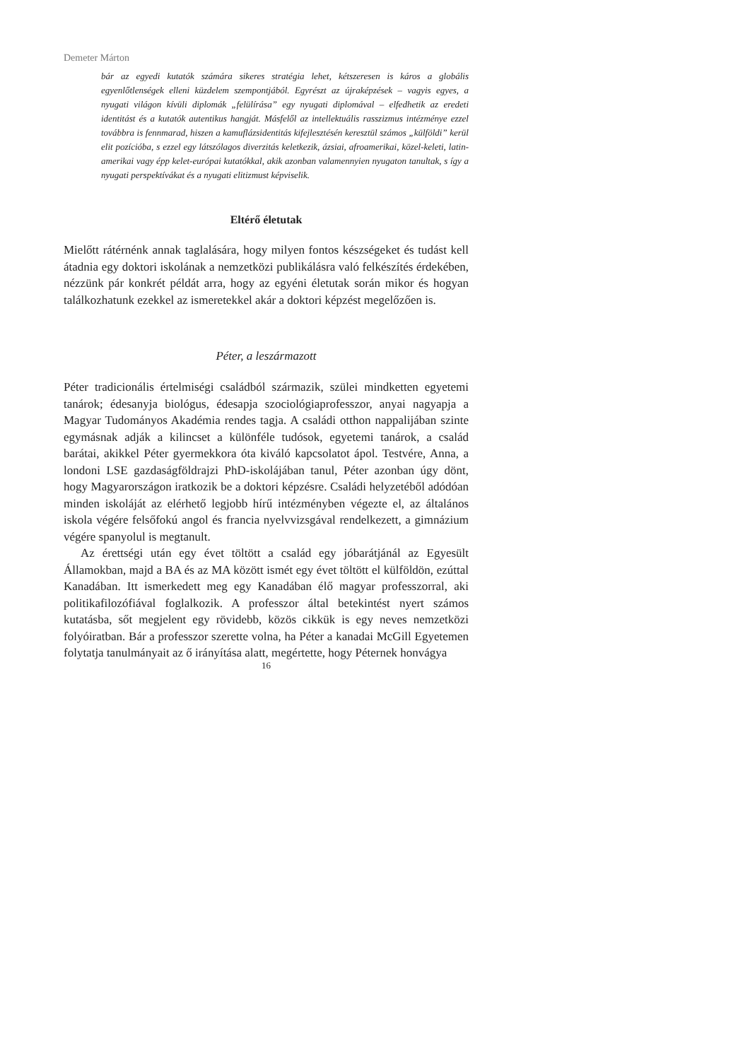Demeter Márton
bár az egyedi kutatók számára sikeres stratégia lehet, kétszeresen is káros a globális egyenlőtlenségek elleni küzdelem szempontjából. Egyrészt az újraképzések – vagyis egyes, a nyugati világon kívüli diplomák „felülírása” egy nyugati diplomával – elfedhetik az eredeti identitást és a kutatók autentikus hangját. Másfelől az intellektuális rasszizmus intézménye ezzel továbbra is fennmarad, hiszen a kamuflázsidentitás kifejlesztésén keresztül számos „külföldi” kerül elit pozícióba, s ezzel egy látszólagos diverzitás keletkezik, ázsiai, afroamerikai, közel-keleti, latin-amerikai vagy épp kelet-európai kutatókkal, akik azonban valamennyien nyugaton tanultak, s így a nyugati perspektívákat és a nyugati elitizmust képviselik.
Eltérő életutak
Mielőtt rátérnénk annak taglalására, hogy milyen fontos készségeket és tudást kell átadnia egy doktori iskolának a nemzetközi publikálásra való felkészítés érdekében, nézzünk pár konkrét példát arra, hogy az egyéni életutak során mikor és hogyan találkozhatunk ezekkel az ismeretekkel akár a doktori képzést megelőzően is.
Péter, a leszármazott
Péter tradicionális értelmiségi családból származik, szülei mindketten egyetemi tanárok; édesanyja biológus, édesapja szociológiaprofesszor, anyai nagyapja a Magyar Tudományos Akadémia rendes tagja. A családi otthon nappalijában szinte egymásnak adják a kilincset a különféle tudósok, egyetemi tanárok, a család barátai, akikkel Péter gyermekkora óta kiváló kapcsolatot ápol. Testvére, Anna, a londoni LSE gazdaságföldrajzi PhD-iskolájában tanul, Péter azonban úgy dönt, hogy Magyarországon iratkozik be a doktori képzésre. Családi helyzetéből adódóan minden iskoláját az elérhető legjobb hírű intézményben végezte el, az általános iskola végére felsőfokú angol és francia nyelvvizsgával rendelkezett, a gimnázium végére spanyolul is megtanult.
Az érettségi után egy évet töltött a család egy jóbarátjánál az Egyesült Államokban, majd a BA és az MA között ismét egy évet töltött el külföldön, ezúttal Kanadában. Itt ismerkedett meg egy Kanadában élő magyar professzorral, aki politikafilozófiával foglalkozik. A professzor által betekintést nyert számos kutatásba, sőt megjelent egy rövidebb, közös cikkük is egy neves nemzetközi folyóiratban. Bár a professzor szerette volna, ha Péter a kanadai McGill Egyetemen folytatja tanulmányait az ő irányítása alatt, megértette, hogy Péternek honvágya
16